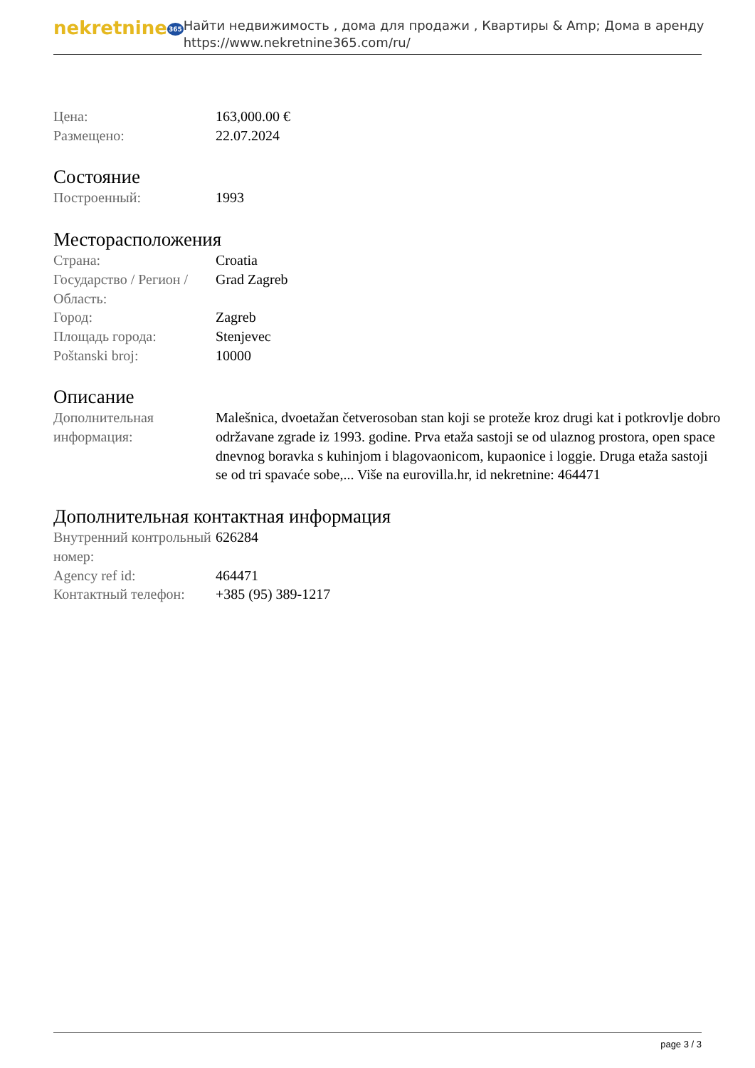nekretnine365
Найти недвижимость , дома для продажи , Квартиры & Amp; Дома в аренду
https://www.nekretnine365.com/ru/
| Цена: | 163,000.00 € |
| Размещено: | 22.07.2024 |
Состояние
| Построенный: | 1993 |
Месторасположения
| Страна: | Croatia |
| Государство / Регион / Область: | Grad Zagreb |
| Город: | Zagreb |
| Площадь города: | Stenjevec |
| Poštanski broj: | 10000 |
Описание
| Дополнительная информация: | Malešnica, dvoetažan četverosoban stan koji se proteže kroz drugi kat i potkrovlje dobro održavane zgrade iz 1993. godine. Prva etaža sastoji se od ulaznog prostora, open space dnevnog boravka s kuhinjom i blagovaonicom, kupaonice i loggie. Druga etaža sastoji se od tri spavaće sobe,... Više na eurovilla.hr, id nekretnine: 464471 |
Дополнительная контактная информация
| Внутренний контрольный номер: | 626284 |
| Agency ref id: | 464471 |
| Контактный телефон: | +385 (95) 389-1217 |
page 3 / 3